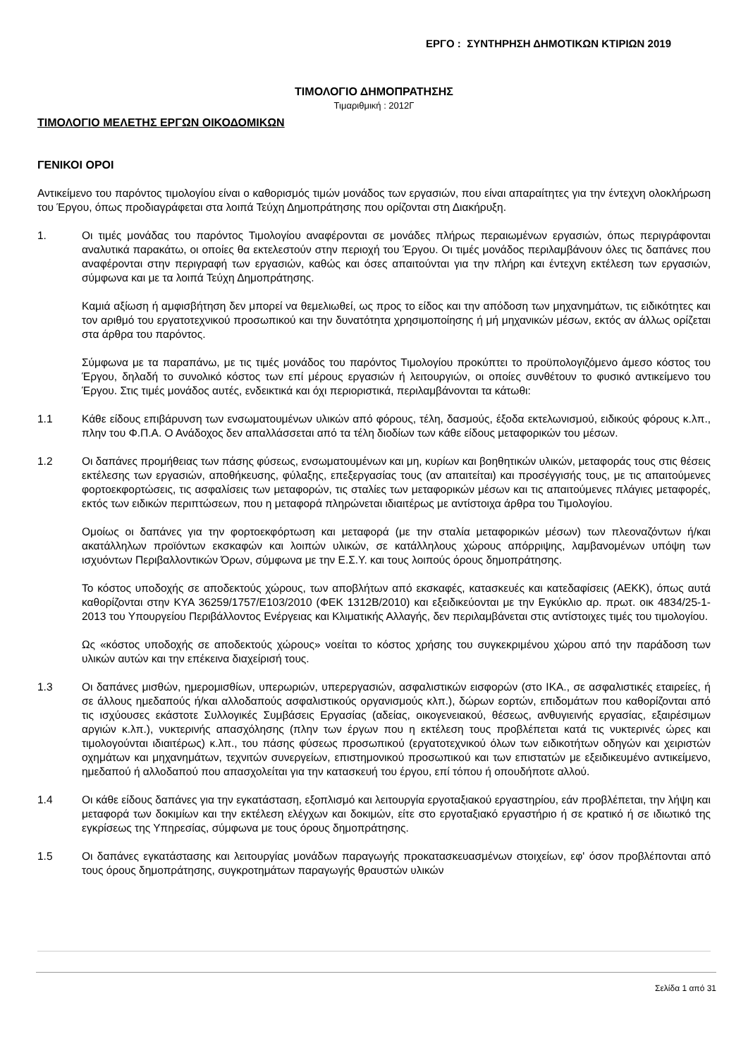ΕΡΓΟ : ΣΥΝΤΗΡΗΣΗ ΔΗΜΟΤΙΚΩΝ ΚΤΙΡΙΩΝ 2019
ΤΙΜΟΛΟΓΙΟ ΔΗΜΟΠΡΑΤΗΣΗΣ
Τιμαριθμική : 2012Γ
ΤΙΜΟΛΟΓΙΟ ΜΕΛΕΤΗΣ ΕΡΓΩΝ ΟΙΚΟΔΟΜΙΚΩΝ
ΓΕΝΙΚΟΙ ΟΡΟΙ
Αντικείμενο του παρόντος τιμολογίου είναι ο καθορισμός τιμών μονάδος των εργασιών, που είναι απαραίτητες για την έντεχνη ολοκλήρωση του Έργου, όπως προδιαγράφεται στα λοιπά Τεύχη Δημοπράτησης που ορίζονται στη Διακήρυξη.
1. Οι τιμές μονάδας του παρόντος Τιμολογίου αναφέρονται σε μονάδες πλήρως περαιωμένων εργασιών, όπως περιγράφονται αναλυτικά παρακάτω, οι οποίες θα εκτελεστούν στην περιοχή του Έργου. Οι τιμές μονάδος περιλαμβάνουν όλες τις δαπάνες που αναφέρονται στην περιγραφή των εργασιών, καθώς και όσες απαιτούνται για την πλήρη και έντεχνη εκτέλεση των εργασιών, σύμφωνα και με τα λοιπά Τεύχη Δημοπράτησης.
Καμιά αξίωση ή αμφισβήτηση δεν μπορεί να θεμελιωθεί, ως προς το είδος και την απόδοση των μηχανημάτων, τις ειδικότητες και τον αριθμό του εργατοτεχνικού προσωπικού και την δυνατότητα χρησιμοποίησης ή μή μηχανικών μέσων, εκτός αν άλλως ορίζεται στα άρθρα του παρόντος.
Σύμφωνα με τα παραπάνω, με τις τιμές μονάδος του παρόντος Τιμολογίου προκύπτει το προϋπολογιζόμενο άμεσο κόστος του Έργου, δηλαδή το συνολικό κόστος των επί μέρους εργασιών ή λειτουργιών, οι οποίες συνθέτουν το φυσικό αντικείμενο του Έργου. Στις τιμές μονάδος αυτές, ενδεικτικά και όχι περιοριστικά, περιλαμβάνονται τα κάτωθι:
1.1 Κάθε είδους επιβάρυνση των ενσωματουμένων υλικών από φόρους, τέλη, δασμούς, έξοδα εκτελωνισμού, ειδικούς φόρους κ.λπ., πλην του Φ.Π.Α. Ο Ανάδοχος δεν απαλλάσσεται από τα τέλη διοδίων των κάθε είδους μεταφορικών του μέσων.
1.2 Οι δαπάνες προμήθειας των πάσης φύσεως, ενσωματουμένων και μη, κυρίων και βοηθητικών υλικών, μεταφοράς τους στις θέσεις εκτέλεσης των εργασιών, αποθήκευσης, φύλαξης, επεξεργασίας τους (αν απαιτείται) και προσέγγισής τους, με τις απαιτούμενες φορτοεκφορτώσεις, τις ασφαλίσεις των μεταφορών, τις σταλίες των μεταφορικών μέσων και τις απαιτούμενες πλάγιες μεταφορές, εκτός των ειδικών περιπτώσεων, που η μεταφορά πληρώνεται ιδιαιτέρως με αντίστοιχα άρθρα του Τιμολογίου.
Ομοίως οι δαπάνες για την φορτοεκφόρτωση και μεταφορά (με την σταλία μεταφορικών μέσων) των πλεοναζόντων ή/και ακατάλληλων προϊόντων εκσκαφών και λοιπών υλικών, σε κατάλληλους χώρους απόρριψης, λαμβανομένων υπόψη των ισχυόντων Περιβαλλοντικών Όρων, σύμφωνα με την Ε.Σ.Υ. και τους λοιπούς όρους δημοπράτησης.
Το κόστος υποδοχής σε αποδεκτούς χώρους, των αποβλήτων από εκσκαφές, κατασκευές και κατεδαφίσεις (ΑΕΚΚ), όπως αυτά καθορίζονται στην ΚΥΑ 36259/1757/Ε103/2010 (ΦΕΚ 1312Β/2010) και εξειδικεύονται με την Εγκύκλιο αρ. πρωτ. οικ 4834/25-1-2013 του Υπουργείου Περιβάλλοντος Ενέργειας και Κλιματικής Αλλαγής, δεν περιλαμβάνεται στις αντίστοιχες τιμές του τιμολογίου.
Ως «κόστος υποδοχής σε αποδεκτούς χώρους» νοείται το κόστος χρήσης του συγκεκριμένου χώρου από την παράδοση των υλικών αυτών και την επέκεινα διαχείρισή τους.
1.3 Οι δαπάνες μισθών, ημερομισθίων, υπερωριών, υπερεργασιών, ασφαλιστικών εισφορών (στο ΙΚΑ., σε ασφαλιστικές εταιρείες, ή σε άλλους ημεδαπούς ή/και αλλοδαπούς ασφαλιστικούς οργανισμούς κλπ.), δώρων εορτών, επιδομάτων που καθορίζονται από τις ισχύουσες εκάστοτε Συλλογικές Συμβάσεις Εργασίας (αδείας, οικογενειακού, θέσεως, ανθυγιεινής εργασίας, εξαιρέσιμων αργιών κ.λπ.), νυκτερινής απασχόλησης (πλην των έργων που η εκτέλεση τους προβλέπεται κατά τις νυκτερινές ώρες και τιμολογούνται ιδιαιτέρως) κ.λπ., του πάσης φύσεως προσωπικού (εργατοτεχνικού όλων των ειδικοτήτων οδηγών και χειριστών οχημάτων και μηχανημάτων, τεχνιτών συνεργείων, επιστημονικού προσωπικού και των επιστατών με εξειδικευμένο αντικείμενο, ημεδαπού ή αλλοδαπού που απασχολείται για την κατασκευή του έργου, επί τόπου ή οπουδήποτε αλλού.
1.4 Οι κάθε είδους δαπάνες για την εγκατάσταση, εξοπλισμό και λειτουργία εργοταξιακού εργαστηρίου, εάν προβλέπεται, την λήψη και μεταφορά των δοκιμίων και την εκτέλεση ελέγχων και δοκιμών, είτε στο εργοταξιακό εργαστήριο ή σε κρατικό ή σε ιδιωτικό της εγκρίσεως της Υπηρεσίας, σύμφωνα με τους όρους δημοπράτησης.
1.5 Οι δαπάνες εγκατάστασης και λειτουργίας μονάδων παραγωγής προκατασκευασμένων στοιχείων, εφ' όσον προβλέπονται από τους όρους δημοπράτησης, συγκροτημάτων παραγωγής θραυστών υλικών
Σελίδα 1 από 31